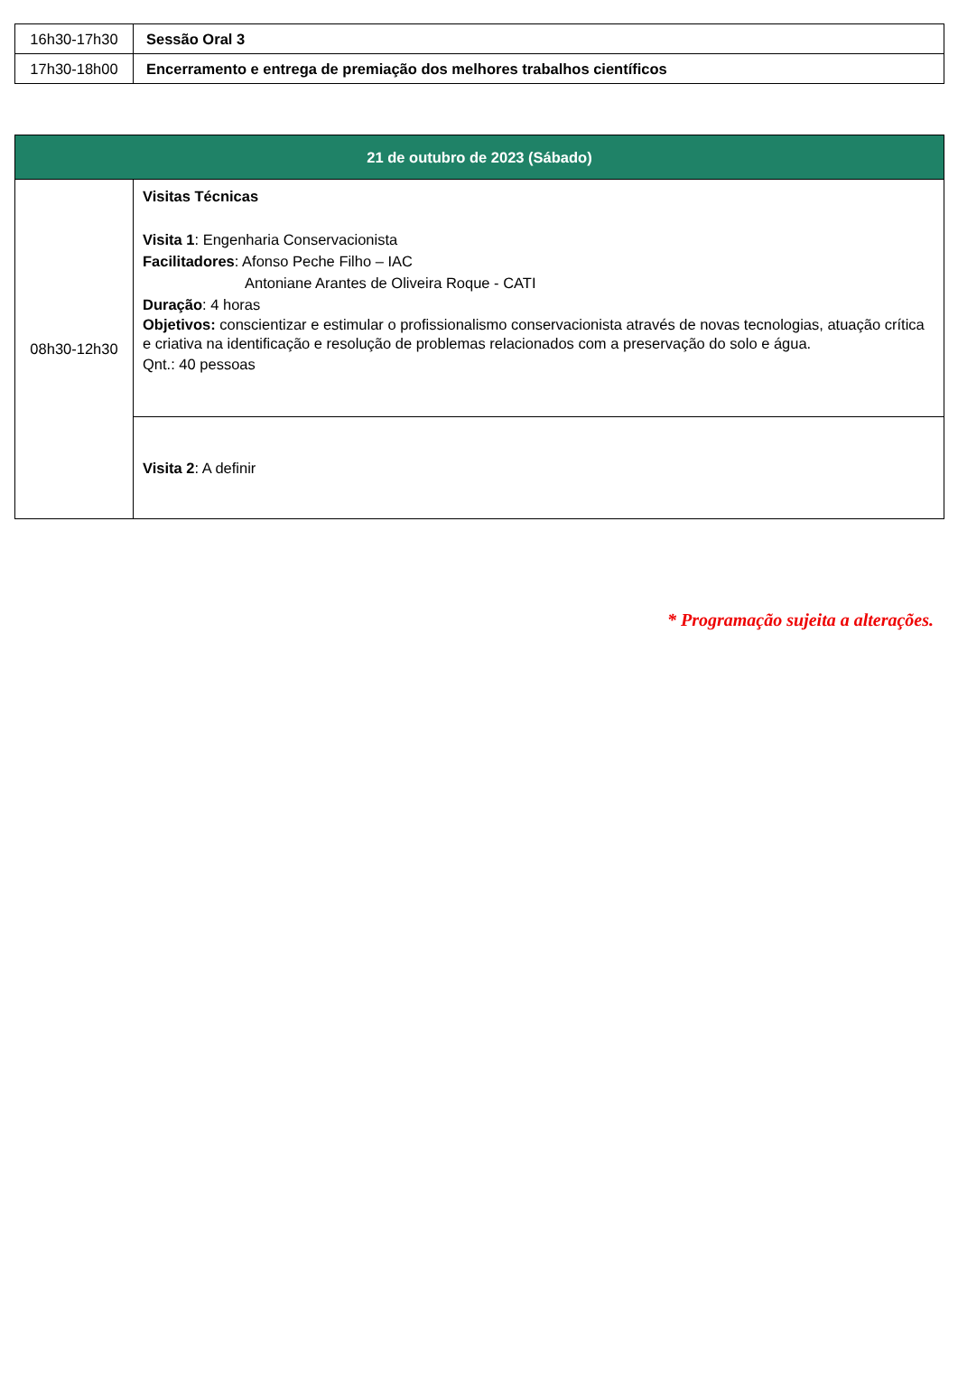| 16h30-17h30 | Sessão Oral 3 |
| 17h30-18h00 | Encerramento e entrega de premiação dos melhores trabalhos científicos |
| 21 de outubro de 2023 (Sábado) | |
| 08h30-12h30 | Visitas Técnicas Visita 1 : Engenharia Conservacionista Facilitadores : Afonso Peche Filho – IAC Antoniane Arantes de Oliveira Roque - CATI Duração : 4 horas Objetivos: conscientizar e estimular o profissionalismo conservacionista através de novas tecnologias, atuação crítica e criativa na identificação e resolução de problemas relacionados com a preservação do solo e água. Qnt.: 40 pessoas |
| | Visita 2 : A definir |
* Programação sujeita a alterações.